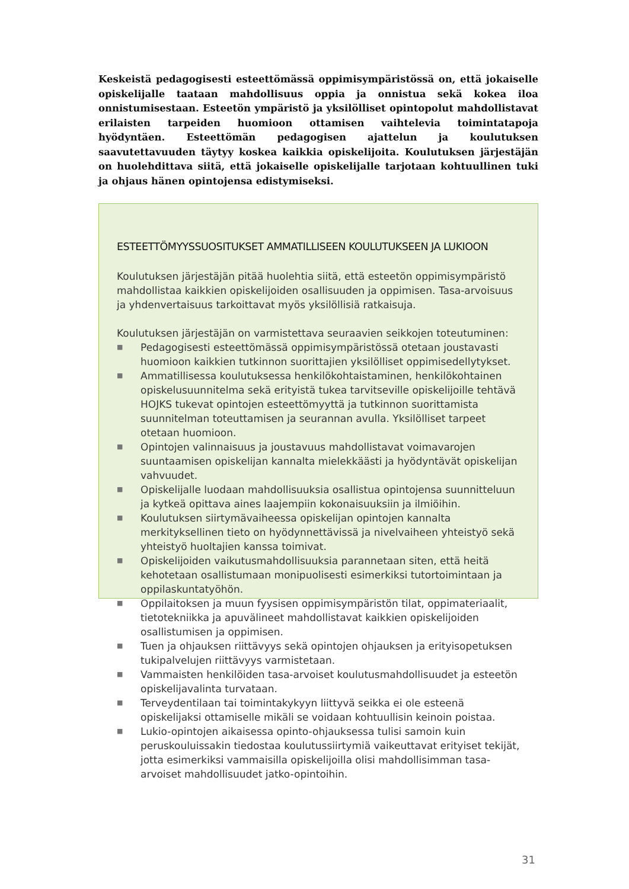Keskeistä pedagogisesti esteettömässä oppimisympäristössä on, että jokaiselle opiskelijalle taataan mahdollisuus oppia ja onnistua sekä kokea iloa onnistumisestaan. Esteetön ympäristö ja yksilölliset opintopolut mahdollistavat erilaisten tarpeiden huomioon ottamisen vaihtelevia toimintatapoja hyödyntäen. Esteettömän pedagogisen ajattelun ja koulutuksen saavutettavuuden täytyy koskea kaikkia opiskelijoita. Koulutuksen järjestäjän on huolehdittava siitä, että jokaiselle opiskelijalle tarjotaan kohtuullinen tuki ja ohjaus hänen opintojensa edistymiseksi.
ESTEETTÖMYYSSUOSITUKSET AMMATILLISEEN KOULUTUKSEEN JA LUKIOON
Koulutuksen järjestäjän pitää huolehtia siitä, että esteetön oppimisympäristö mahdollistaa kaikkien opiskelijoiden osallisuuden ja oppimisen. Tasa-arvoisuus ja yhdenvertaisuus tarkoittavat myös yksilöllisiä ratkaisuja.
Koulutuksen järjestäjän on varmistettava seuraavien seikkojen toteutuminen:
■ Pedagogisesti esteettömässä oppimisympäristössä otetaan joustavasti huomioon kaikkien tutkinnon suorittajien yksilölliset oppimisedellytykset.
■ Ammatillisessa koulutuksessa henkilökohtaistaminen, henkilökohtainen opiskelusuunnitelma sekä erityistä tukea tarvitseville opiskelijoille tehtävä HOJKS tukevat opintojen esteettömyyttä ja tutkinnon suorittamista suunnitelman toteuttamisen ja seurannan avulla. Yksilölliset tarpeet otetaan huomioon.
■ Opintojen valinnaisuus ja joustavuus mahdollistavat voimavarojen suuntaamisen opiskelijan kannalta mielekkäästi ja hyödyntävät opiskelijan vahvuudet.
■ Opiskelijalle luodaan mahdollisuuksia osallistua opintojensa suunnitteluun ja kytkeä opittava aines laajempiin kokonaisuuksiin ja ilmiöihin.
■ Koulutuksen siirtymävaiheessa opiskelijan opintojen kannalta merkityksellinen tieto on hyödynnettävissä ja nivelvaiheen yhteistyö sekä yhteistyö huoltajien kanssa toimivat.
■ Opiskelijoiden vaikutusmahdollisuuksia parannetaan siten, että heitä kehotetaan osallistumaan monipuolisesti esimerkiksi tutortoimintaan ja oppilaskuntatyöhön.
■ Oppilaitoksen ja muun fyysisen oppimisympäristön tilat, oppimateriaalit, tietotekniikka ja apuvälineet mahdollistavat kaikkien opiskelijoiden osallistumisen ja oppimisen.
■ Tuen ja ohjauksen riittävyys sekä opintojen ohjauksen ja erityisopetuksen tukipalvelujen riittävyys varmistetaan.
■ Vammaisten henkilöiden tasa-arvoiset koulutusmahdollisuudet ja esteetön opiskelijavalinta turvataan.
■ Terveydentilaan tai toimintakykyyn liittyvä seikka ei ole esteenä opiskelijaksi ottamiselle mikäli se voidaan kohtuullisin keinoin poistaa.
■ Lukio-opintojen aikaisessa opinto-ohjauksessa tulisi samoin kuin peruskouluissakin tiedostaa koulutussiirtymiä vaikeuttavat erityiset tekijät, jotta esimerkiksi vammaisilla opiskelijoilla olisi mahdollisimman tasa-arvoiset mahdollisuudet jatko-opintoihin.
31